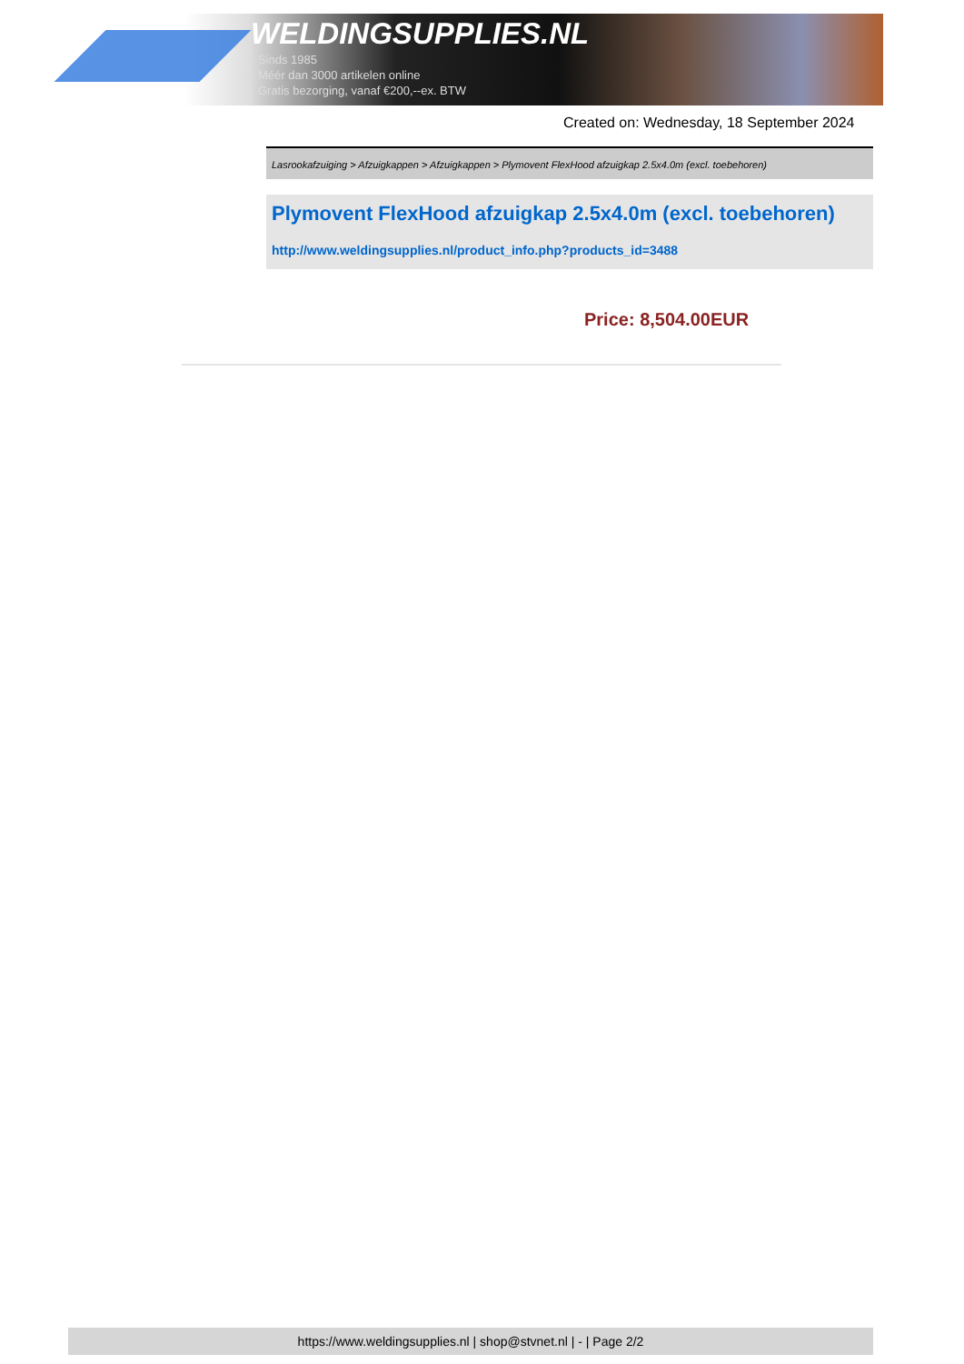WELDINGSUPPLIES.NL
- Sinds 1985
- Méér dan 3000 artikelen online
- Gratis bezorging, vanaf €200,--ex. BTW
Created on: Wednesday, 18 September 2024
Lasrookafzuiging > Afzuigkappen > Afzuigkappen > Plymovent FlexHood afzuigkap 2.5x4.0m (excl. toebehoren)
Plymovent FlexHood afzuigkap 2.5x4.0m (excl. toebehoren)
http://www.weldingsupplies.nl/product_info.php?products_id=3488
Price: 8,504.00EUR
https://www.weldingsupplies.nl | shop@stvnet.nl | - | Page 2/2